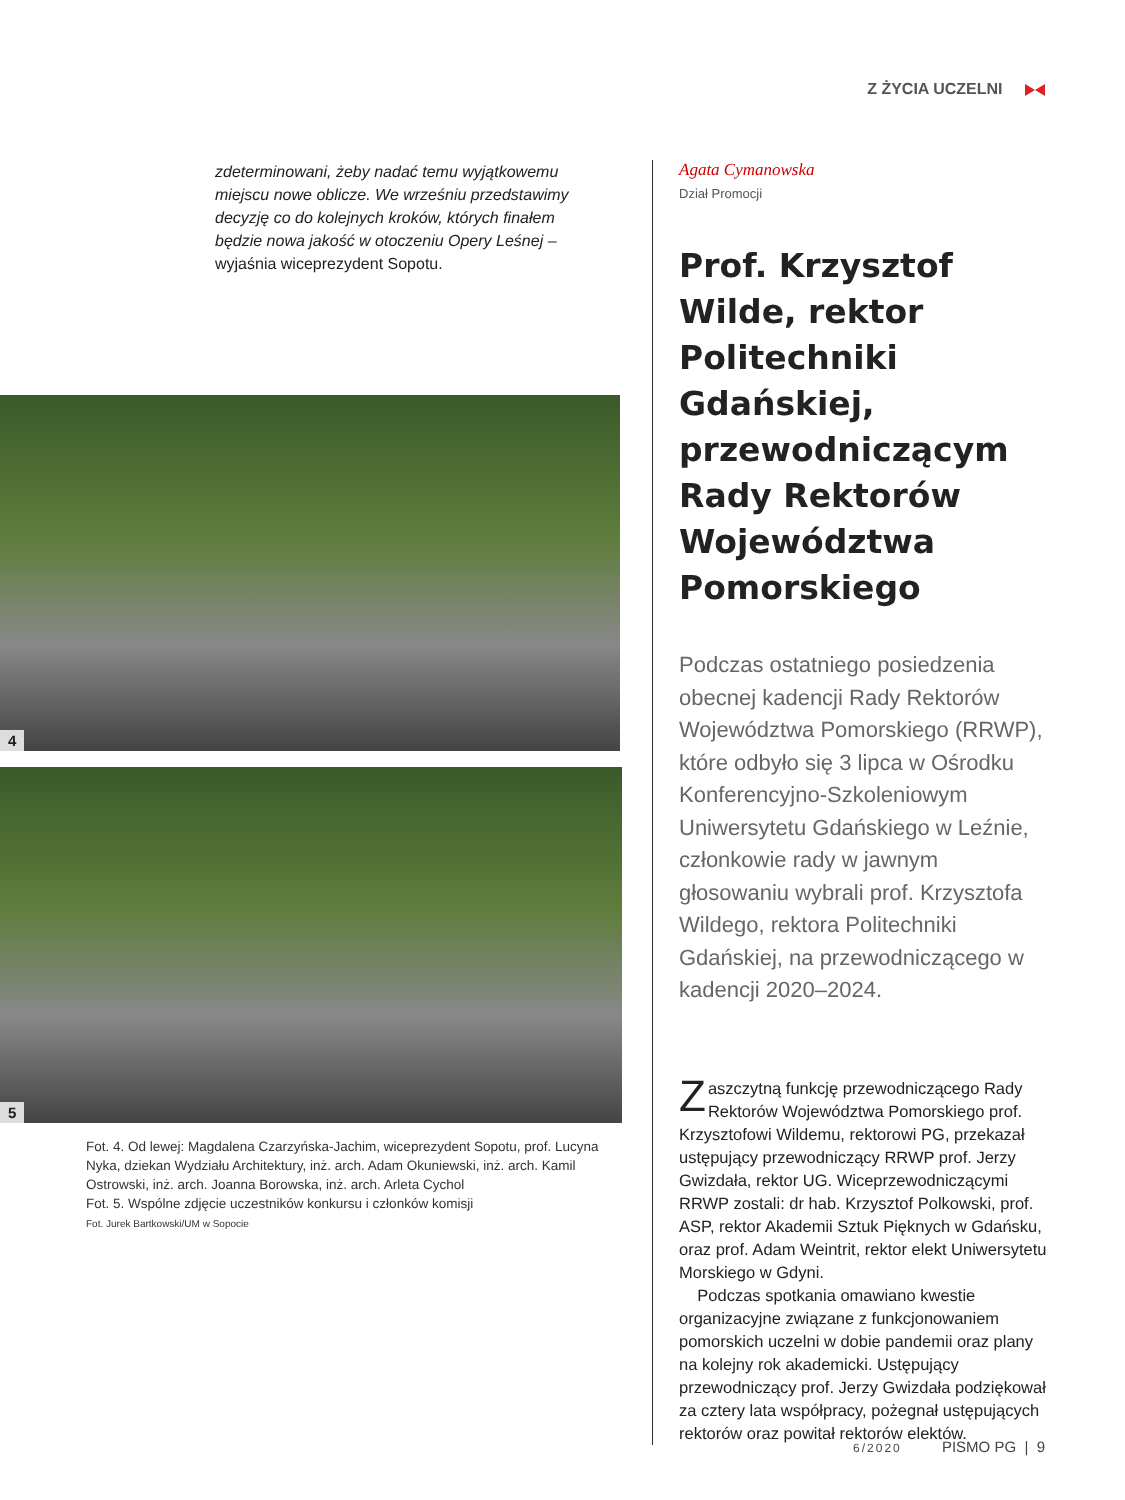Z ŻYCIA UCZELNI
zdeterminowani, żeby nadać temu wyjątkowemu miejscu nowe oblicze. We wrześniu przedstawimy decyzję co do kolejnych kroków, których finałem będzie nowa jakość w otoczeniu Opery Leśnej – wyjaśnia wiceprezydent Sopotu.
4
5
Fot. 4. Od lewej: Magdalena Czarzyńska-Jachim, wiceprezydent Sopotu, prof. Lucyna Nyka, dziekan Wydziału Architektury, inż. arch. Adam Okuniewski, inż. arch. Kamil Ostrowski, inż. arch. Joanna Borowska, inż. arch. Arleta Cychol
Fot. 5. Wspólne zdjęcie uczestników konkursu i członków komisji
Fot. Jurek Bartkowski/UM w Sopocie
Agata Cymanowska
Dział Promocji
Prof. Krzysztof Wilde, rektor Politechniki Gdańskiej, przewodniczącym Rady Rektorów Województwa Pomorskiego
Podczas ostatniego posiedzenia obecnej kadencji Rady Rektorów Województwa Pomorskiego (RRWP), które odbyło się 3 lipca w Ośrodku Konferencyjno-Szkoleniowym Uniwersytetu Gdańskiego w Leźnie, członkowie rady w jawnym głosowaniu wybrali prof. Krzysztofa Wildego, rektora Politechniki Gdańskiej, na przewodniczącego w kadencji 2020–2024.
Zaszczytną funkcję przewodniczącego Rady Rektorów Województwa Pomorskiego prof. Krzysztofowi Wildemu, rektorowi PG, przekazał ustępujący przewodniczący RRWP prof. Jerzy Gwizdała, rektor UG. Wiceprzewodniczącymi RRWP zostali: dr hab. Krzysztof Polkowski, prof. ASP, rektor Akademii Sztuk Pięknych w Gdańsku, oraz prof. Adam Weintrit, rektor elekt Uniwersytetu Morskiego w Gdyni.
Podczas spotkania omawiano kwestie organizacyjne związane z funkcjonowaniem pomorskich uczelni w dobie pandemii oraz plany na kolejny rok akademicki. Ustępujący przewodniczący prof. Jerzy Gwizdała podziękował za cztery lata współpracy, pożegnał ustępujących rektorów oraz powitał rektorów elektów.
6/2020 PISMO PG | 9